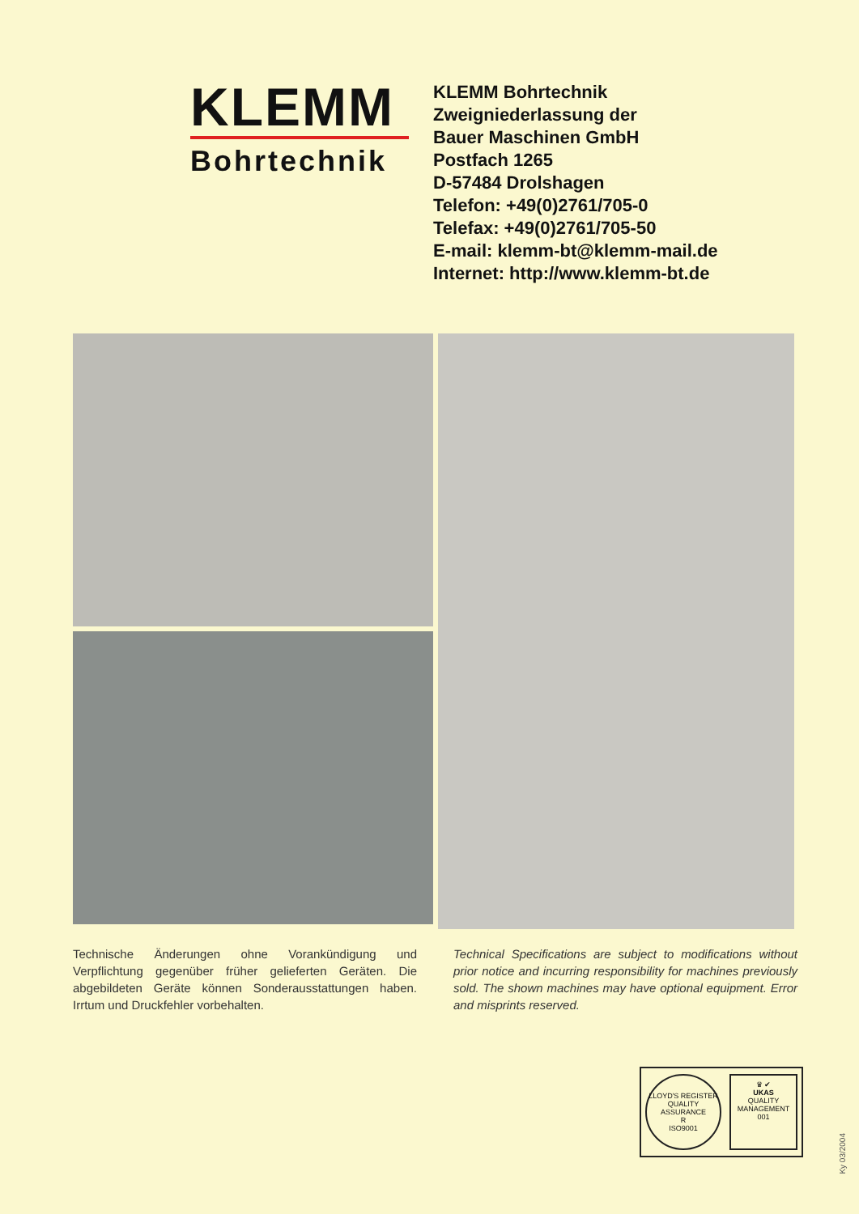KLEMM
Bohrtechnik
KLEMM Bohrtechnik
Zweigniederlassung der
Bauer Maschinen GmbH
Postfach 1265
D-57484 Drolshagen
Telefon: +49(0)2761/705-0
Telefax: +49(0)2761/705-50
E-mail: klemm-bt@klemm-mail.de
Internet: http://www.klemm-bt.de
Technische Änderungen ohne Vorankündigung und Verpflichtung gegenüber früher gelieferten Geräten. Die abgebildeten Geräte können Sonderausstattungen haben. Irrtum und Druckfehler vorbehalten.
Technical Specifications are subject to modifications without prior notice and incurring responsibility for machines previously sold. The shown machines may have optional equipment. Error and misprints reserved.
LLOYD'S REGISTER QUALITY ASSURANCE
R
ISO9001
♛ ✔
UKAS
QUALITY MANAGEMENT
001
Ky 03/2004